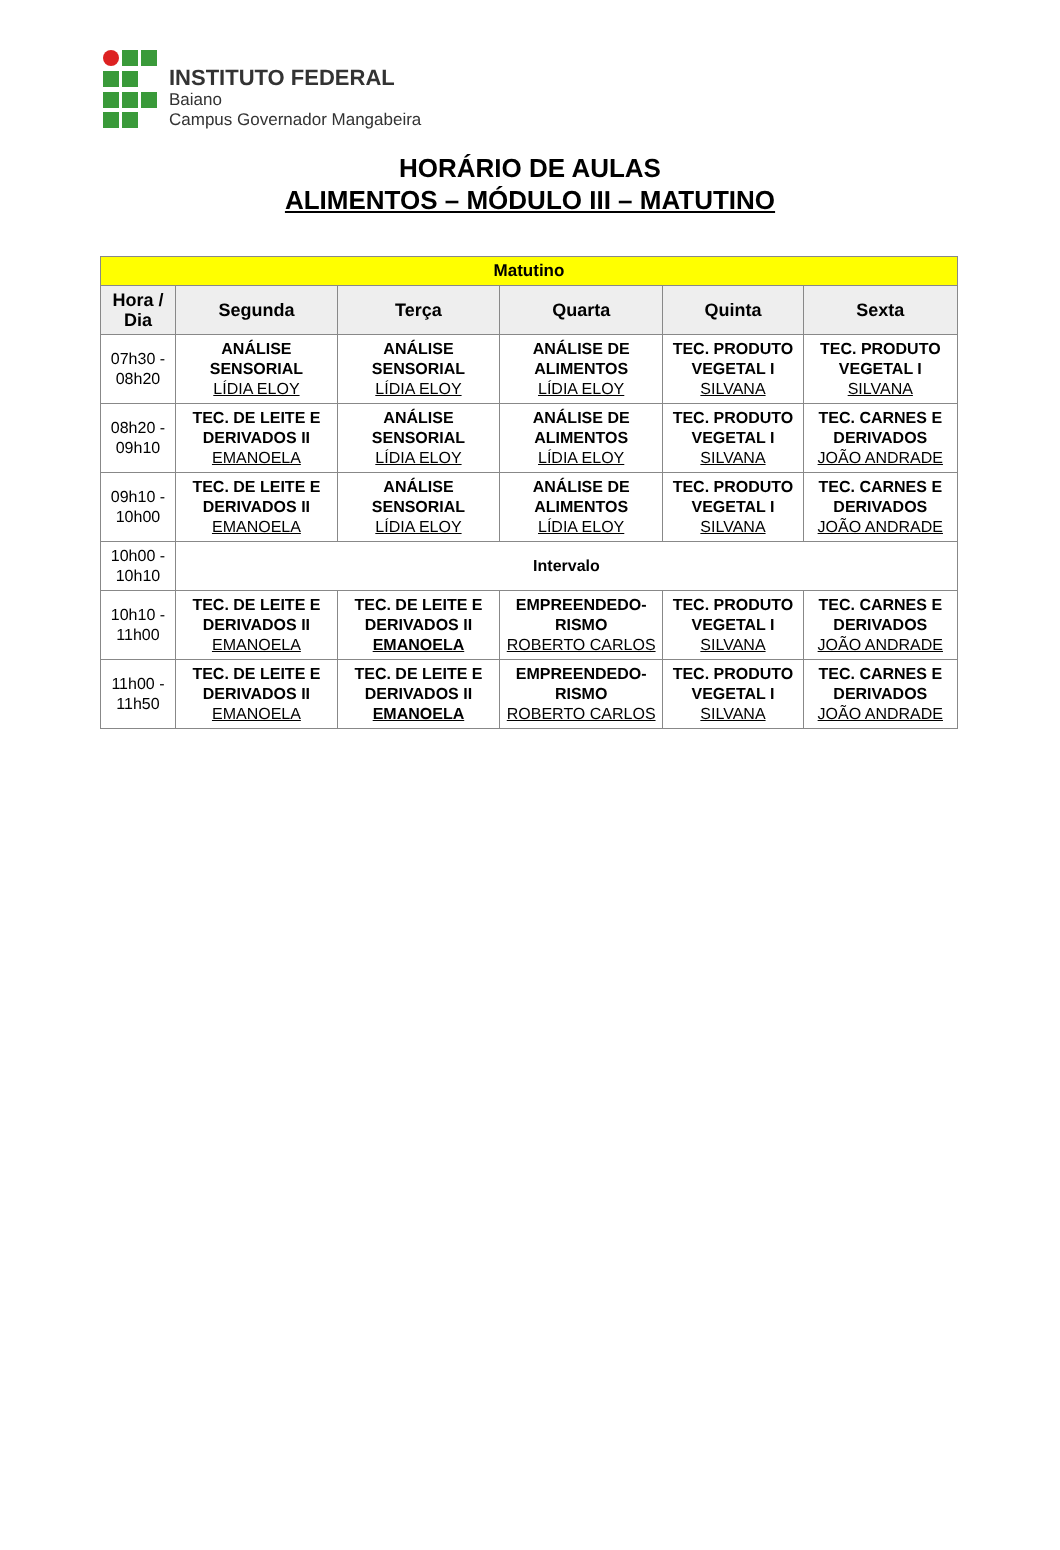INSTITUTO FEDERAL
Baiano
Campus Governador Mangabeira
HORÁRIO DE AULAS
ALIMENTOS – MÓDULO III – MATUTINO
| Matutino | | | | | |
| Hora / Dia | Segunda | Terça | Quarta | Quinta | Sexta |
| 07h30 - 08h20 | ANÁLISE SENSORIAL LÍDIA ELOY | ANÁLISE SENSORIAL LÍDIA ELOY | ANÁLISE DE ALIMENTOS LÍDIA ELOY | TEC. PRODUTO VEGETAL I SILVANA | TEC. PRODUTO VEGETAL I SILVANA |
| 08h20 - 09h10 | TEC. DE LEITE E DERIVADOS II EMANOELA | ANÁLISE SENSORIAL LÍDIA ELOY | ANÁLISE DE ALIMENTOS LÍDIA ELOY | TEC. PRODUTO VEGETAL I SILVANA | TEC. CARNES E DERIVADOS JOÃO ANDRADE |
| 09h10 - 10h00 | TEC. DE LEITE E DERIVADOS II EMANOELA | ANÁLISE SENSORIAL LÍDIA ELOY | ANÁLISE DE ALIMENTOS LÍDIA ELOY | TEC. PRODUTO VEGETAL I SILVANA | TEC. CARNES E DERIVADOS JOÃO ANDRADE |
| 10h00 - 10h10 | Intervalo | | | | |
| 10h10 - 11h00 | TEC. DE LEITE E DERIVADOS II EMANOELA | TEC. DE LEITE E DERIVADOS II EMANOELA | EMPREENDEDO-RISMO ROBERTO CARLOS | TEC. PRODUTO VEGETAL I SILVANA | TEC. CARNES E DERIVADOS JOÃO ANDRADE |
| 11h00 - 11h50 | TEC. DE LEITE E DERIVADOS II EMANOELA | TEC. DE LEITE E DERIVADOS II EMANOELA | EMPREENDEDO-RISMO ROBERTO CARLOS | TEC. PRODUTO VEGETAL I SILVANA | TEC. CARNES E DERIVADOS JOÃO ANDRADE |